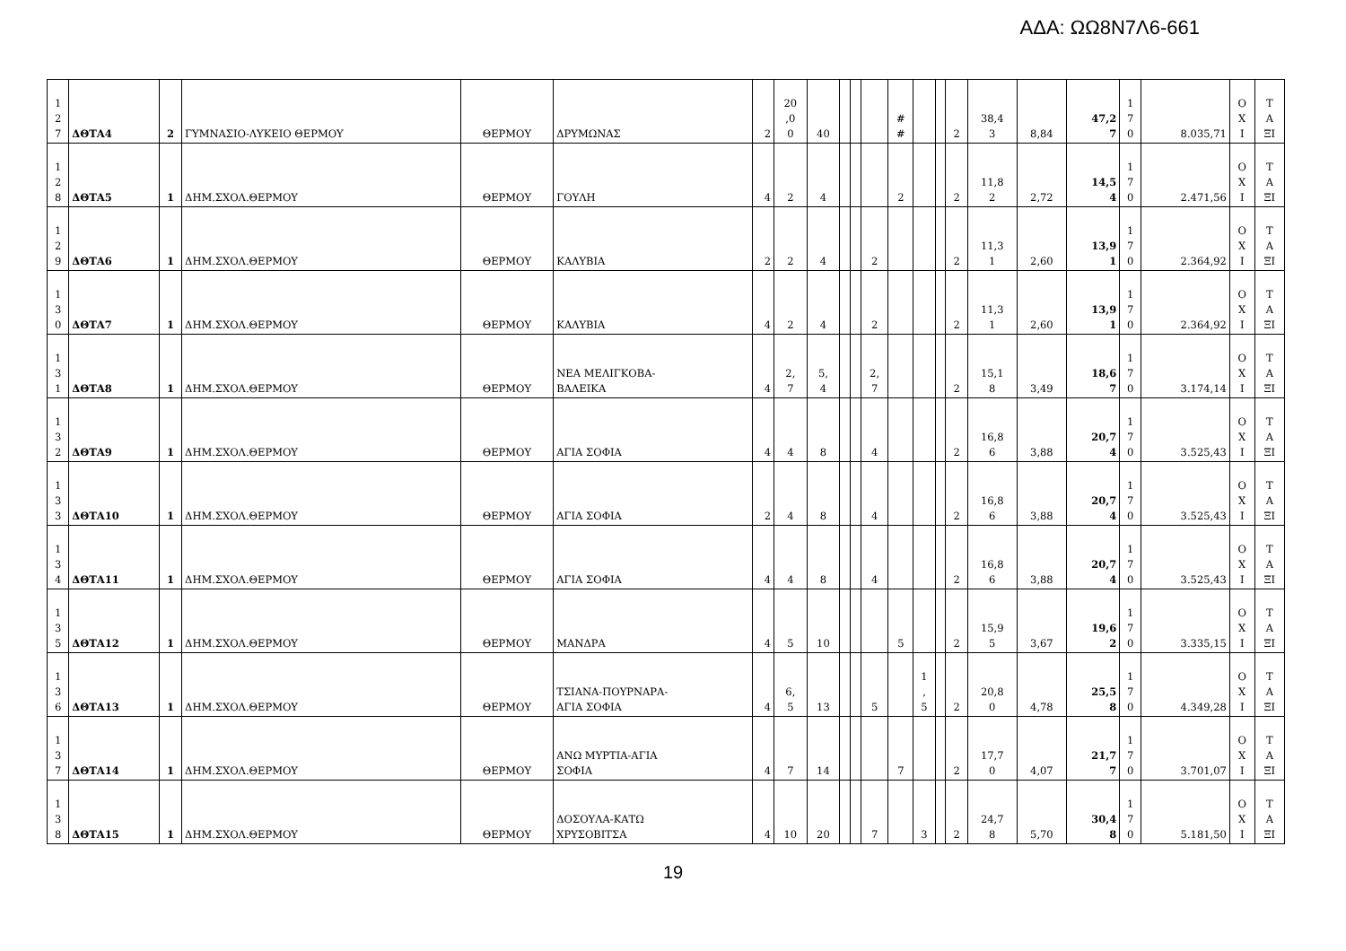ΑΔΑ: ΩΩ8Ν7Λ6-661
| 1 2 7 | ΔΘΤΑ4 | 2 | ΓΥΜΝΑΣΙΟ-ΛΥΚΕΙΟ ΘΕΡΜΟΥ | ΘΕΡΜΟΥ | ΔΡΥΜΩΝΑΣ | 2 | 20 ,0 0 | 40 | | | | # # | | | 2 | 38,4 3 | 8,84 | 47,2 7 | 1 7 0 | 8.035,71 | Ο Χ Ι | Τ Α ΞΙ |
| 1 2 8 | ΔΘΤΑ5 | 1 | ΔΗΜ.ΣΧΟΛ.ΘΕΡΜΟΥ | ΘΕΡΜΟΥ | ΓΟΥΛΗ | 4 | 2 | 4 | | | | 2 | | | 2 | 11,8 2 | 2,72 | 14,5 4 | 1 7 0 | 2.471,56 | Ο Χ Ι | Τ Α ΞΙ |
| 1 2 9 | ΔΘΤΑ6 | 1 | ΔΗΜ.ΣΧΟΛ.ΘΕΡΜΟΥ | ΘΕΡΜΟΥ | ΚΑΛΥΒΙΑ | 2 | 2 | 4 | | | 2 | | | | 2 | 11,3 1 | 2,60 | 13,9 1 | 1 7 0 | 2.364,92 | Ο Χ Ι | Τ Α ΞΙ |
| 1 3 0 | ΔΘΤΑ7 | 1 | ΔΗΜ.ΣΧΟΛ.ΘΕΡΜΟΥ | ΘΕΡΜΟΥ | ΚΑΛΥΒΙΑ | 4 | 2 | 4 | | | 2 | | | | 2 | 11,3 1 | 2,60 | 13,9 1 | 1 7 0 | 2.364,92 | Ο Χ Ι | Τ Α ΞΙ |
| 1 3 1 | ΔΘΤΑ8 | 1 | ΔΗΜ.ΣΧΟΛ.ΘΕΡΜΟΥ | ΘΕΡΜΟΥ | ΝΕΑ ΜΕΛΙΓΚΟΒΑ- ΒΑΛΕΙΚΑ | 4 | 2, 7 | 5, 4 | | | 2, 7 | | | | 2 | 15,1 8 | 3,49 | 18,6 7 | 1 7 0 | 3.174,14 | Ο Χ Ι | Τ Α ΞΙ |
| 1 3 2 | ΔΘΤΑ9 | 1 | ΔΗΜ.ΣΧΟΛ.ΘΕΡΜΟΥ | ΘΕΡΜΟΥ | ΑΓΙΑ ΣΟΦΙΑ | 4 | 4 | 8 | | | 4 | | | | 2 | 16,8 6 | 3,88 | 20,7 4 | 1 7 0 | 3.525,43 | Ο Χ Ι | Τ Α ΞΙ |
| 1 3 3 | ΔΘΤΑ10 | 1 | ΔΗΜ.ΣΧΟΛ.ΘΕΡΜΟΥ | ΘΕΡΜΟΥ | ΑΓΙΑ ΣΟΦΙΑ | 2 | 4 | 8 | | | 4 | | | | 2 | 16,8 6 | 3,88 | 20,7 4 | 1 7 0 | 3.525,43 | Ο Χ Ι | Τ Α ΞΙ |
| 1 3 4 | ΔΘΤΑ11 | 1 | ΔΗΜ.ΣΧΟΛ.ΘΕΡΜΟΥ | ΘΕΡΜΟΥ | ΑΓΙΑ ΣΟΦΙΑ | 4 | 4 | 8 | | | 4 | | | | 2 | 16,8 6 | 3,88 | 20,7 4 | 1 7 0 | 3.525,43 | Ο Χ Ι | Τ Α ΞΙ |
| 1 3 5 | ΔΘΤΑ12 | 1 | ΔΗΜ.ΣΧΟΛ.ΘΕΡΜΟΥ | ΘΕΡΜΟΥ | ΜΑΝΔΡΑ | 4 | 5 | 10 | | | | 5 | | | 2 | 15,9 5 | 3,67 | 19,6 2 | 1 7 0 | 3.335,15 | Ο Χ Ι | Τ Α ΞΙ |
| 1 3 6 | ΔΘΤΑ13 | 1 | ΔΗΜ.ΣΧΟΛ.ΘΕΡΜΟΥ | ΘΕΡΜΟΥ | ΤΣΙΑΝΑ-ΠΟΥΡΝΑΡΑ- ΑΓΙΑ ΣΟΦΙΑ | 4 | 6, 5 | 13 | | | 5 | | 1 , 5 | | 2 | 20,8 0 | 4,78 | 25,5 8 | 1 7 0 | 4.349,28 | Ο Χ Ι | Τ Α ΞΙ |
| 1 3 7 | ΔΘΤΑ14 | 1 | ΔΗΜ.ΣΧΟΛ.ΘΕΡΜΟΥ | ΘΕΡΜΟΥ | ΑΝΩ ΜΥΡΤΙΑ-ΑΓΙΑ ΣΟΦΙΑ | 4 | 7 | 14 | | | | 7 | | | 2 | 17,7 0 | 4,07 | 21,7 7 | 1 7 0 | 3.701,07 | Ο Χ Ι | Τ Α ΞΙ |
| 1 3 8 | ΔΘΤΑ15 | 1 | ΔΗΜ.ΣΧΟΛ.ΘΕΡΜΟΥ | ΘΕΡΜΟΥ | ΔΟΣΟΥΛΑ-ΚΑΤΩ ΧΡΥΣΟΒΙΤΣΑ | 4 | 10 | 20 | | | 7 | | 3 | | 2 | 24,7 8 | 5,70 | 30,4 8 | 1 7 0 | 5.181,50 | Ο Χ Ι | Τ Α ΞΙ |
19